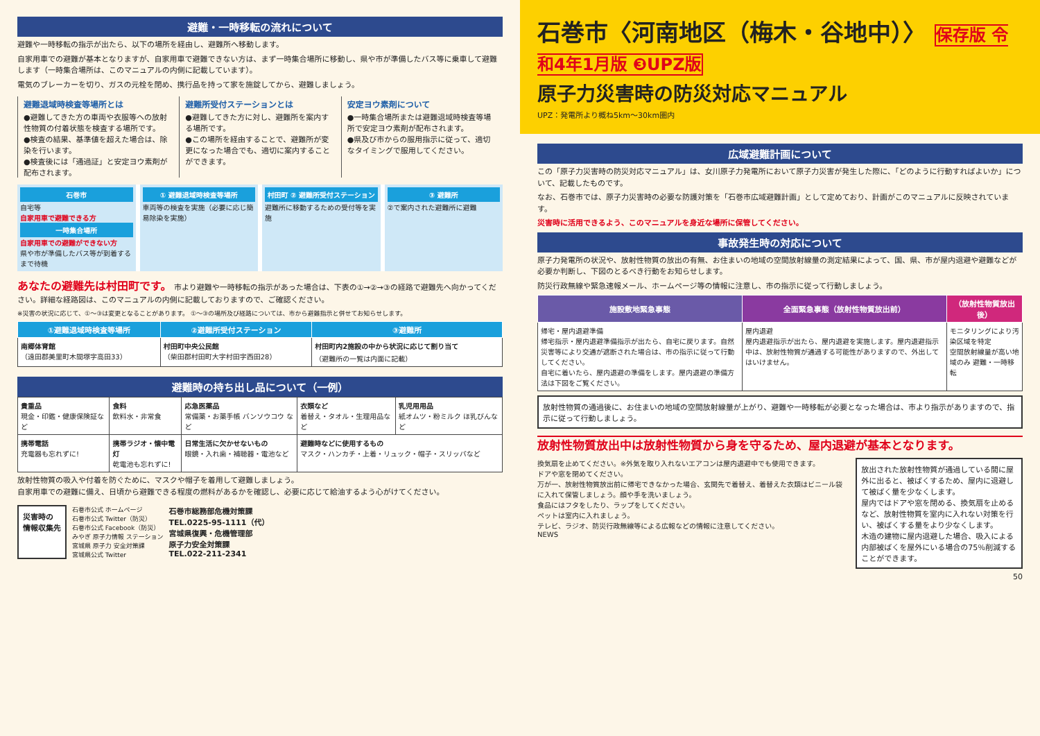避難・一時移転の流れについて
避難や一時移転の指示が出たら、以下の場所を経由し、避難所へ移動します。
自家用車での避難が基本となりますが、自家用車で避難できない方は、まず一時集合場所に移動し、県や市が準備したバス等に乗車して避難します（一時集合場所は、このマニュアルの内側に記載しています）。
電気のブレーカーを切り、ガスの元栓を閉め、携行品を持って家を施錠してから、避難しましょう。
避難退域時検査等場所とは
●避難してきた方の車両や衣服等への放射性物質の付着状態を検査する場所です。
●検査の結果、基準値を超えた場合は、除染を行います。
●検査後には「通過証」と安定ヨウ素剤が配布されます。
避難所受付ステーションとは
●避難してきた方に対し、避難所を案内する場所です。
●この場所を経由することで、避難所が変更になった場合でも、適切に案内することができます。
安定ヨウ素剤について
●一時集合場所または避難退域時検査等場所で安定ヨウ素剤が配布されます。
●県及び市からの服用指示に従って、適切なタイミングで服用してください。
石巻市
自宅等
自家用車で避難できる方
一時集合場所
自家用車での避難ができない方
県や市が準備したバス等が到着するまで待機
① 避難退域時検査等場所
車両等の検査を実施（必要に応じ簡易除染を実施）
村田町 ② 避難所受付ステーション
避難所に移動するための受付等を実施
③ 避難所
②で案内された避難所に避難
あなたの避難先は村田町です。 市より避難や一時移転の指示があった場合は、下表の①→②→③の経路で避難先へ向かってください。詳細な経路図は、このマニュアルの内側に記載しておりますので、ご確認ください。
※災害の状況に応じて、①〜③は変更となることがあります。 ①〜③の場所及び経路については、市から避難指示と併せてお知らせします。
| ①避難退域時検査等場所 | ②避難所受付ステーション | ③避難所 |
| --- | --- | --- |
| 南郷体育館 （遠田郡美里町木間塚字高田33） | 村田町中央公民館 （柴田郡村田町大字村田字西田28） | 村田町内2施設の中から状況に応じて割り当て （避難所の一覧は内面に記載） |
避難時の持ち出し品について（一例）
| 貴重品 現金・印鑑・健康保険証など | 食料 飲料水・非常食 | 応急医薬品 常備薬・お薬手帳 バンソウコウ など | 衣類など 着替え・タオル・生理用品など | 乳児用用品 紙オムツ・粉ミルク ほ乳びんなど |
| 携帯電話 充電器も忘れずに! | 携帯ラジオ・懐中電灯 乾電池も忘れずに! | 日常生活に欠かせないもの 眼鏡・入れ歯・補聴器・電池など | 避難時などに使用するもの マスク・ハンカチ・上着・リュック・帽子・スリッパなど | |
放射性物質の吸入や付着を防ぐために、マスクや帽子を着用して避難しましょう。
自家用車での避難に備え、日頃から避難できる程度の燃料があるかを確認し、必要に応じて給油するよう心がけてください。
災害時の
情報収集先
石巻市公式 ホームページ
石巻市公式 Twitter（防災）
石巻市公式 Facebook（防災）
みやぎ 原子力情報 ステーション
宮城県 原子力 安全対策課
宮城県公式 Twitter
石巻市総務部危機対策課
TEL.0225-95-1111（代）
宮城県復興・危機管理部
原子力安全対策課
TEL.022-211-2341
石巻市〈河南地区（梅木・谷地中）〉 保存版 令和4年1月版 ❸UPZ版
原子力災害時の防災対応マニュアル
UPZ：発電所より概ね5km〜30km圏内
広域避難計画について
この「原子力災害時の防災対応マニュアル」は、女川原子力発電所において原子力災害が発生した際に、「どのように行動すればよいか」について、記載したものです。
なお、石巻市では、原子力災害時の必要な防護対策を「石巻市広域避難計画」として定めており、計画がこのマニュアルに反映されています。
災害時に活用できるよう、このマニュアルを身近な場所に保管してください。
事故発生時の対応について
原子力発電所の状況や、放射性物質の放出の有無、お住まいの地域の空間放射線量の測定結果によって、国、県、市が屋内退避や避難などが必要か判断し、下図のとるべき行動をお知らせします。
防災行政無線や緊急速報メール、ホームページ等の情報に注意し、市の指示に従って行動しましょう。
| 施設敷地緊急事態 | 全面緊急事態（放射性物質放出前） | （放射性物質放出後） |
| --- | --- | --- |
| 帰宅・屋内退避準備 帰宅指示・屋内退避準備指示が出たら、自宅に戻ります。自然災害等により交通が遮断された場合は、市の指示に従って行動してください。 自宅に着いたら、屋内退避の準備をします。屋内退避の準備方法は下図をご覧ください。 | 屋内退避 屋内退避指示が出たら、屋内退避を実施します。屋内退避指示中は、放射性物質が通過する可能性がありますので、外出してはいけません。 | モニタリングにより汚染区域を特定 空間放射線量が高い地域のみ 避難・一時移転 |
放射性物質の通過後に、お住まいの地域の空間放射線量が上がり、避難や一時移転が必要となった場合は、市より指示がありますので、指示に従って行動しましょう。
放射性物質放出中は放射性物質から身を守るため、屋内退避が基本となります。
換気扇を止めてください。※外気を取り入れないエアコンは屋内退避中でも使用できます。
ドアや窓を閉めてください。
万が一、放射性物質放出前に帰宅できなかった場合、玄関先で着替え、着替えた衣類はビニール袋に入れて保管しましょう。顔や手を洗いましょう。
食品にはフタをしたり、ラップをしてください。
ペットは室内に入れましょう。
テレビ、ラジオ、防災行政無線等による広報などの情報に注意してください。
NEWS
放出された放射性物質が通過している間に屋外に出ると、被ばくするため、屋内に退避して被ばく量を少なくします。
屋内ではドアや窓を閉める、換気扇を止めるなど、放射性物質を室内に入れない対策を行い、被ばくする量をより少なくします。
木造の建物に屋内退避した場合、吸入による内部被ばくを屋外にいる場合の75％削減することができます。
50